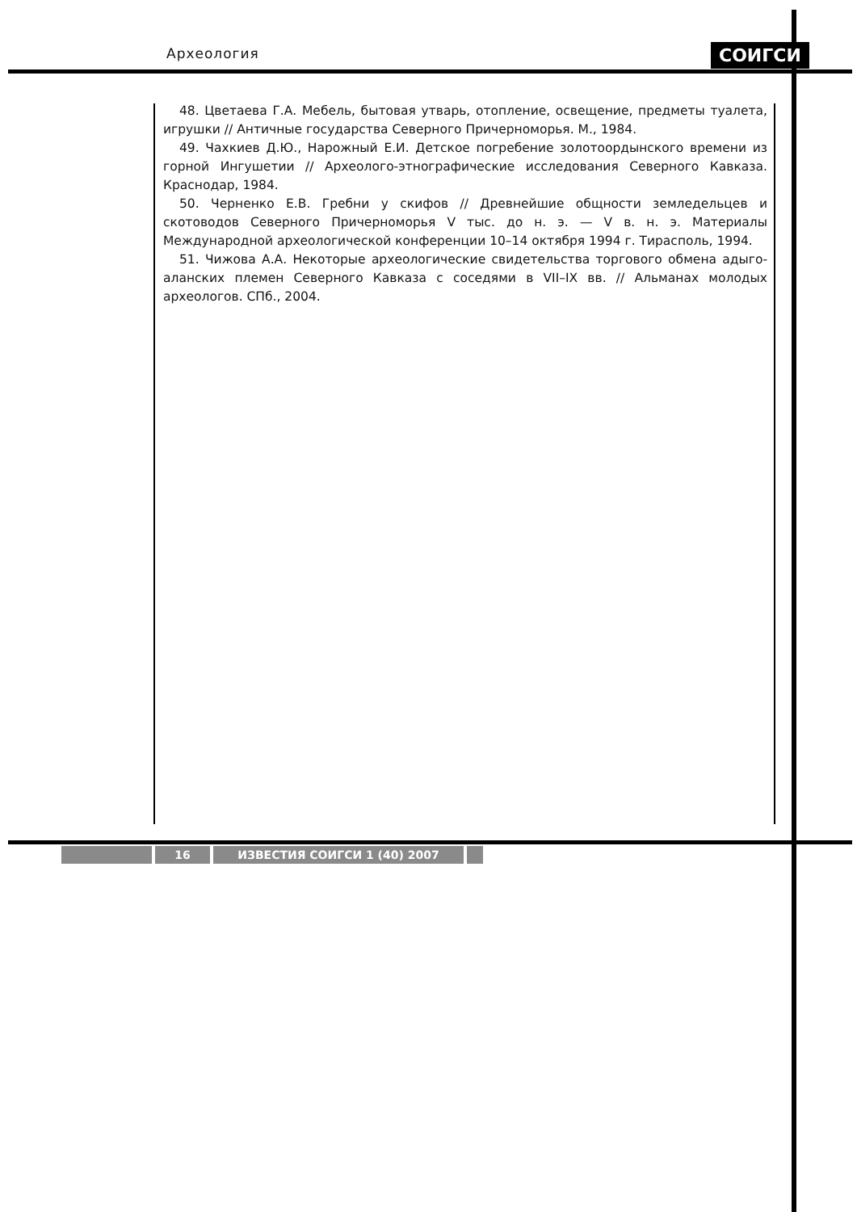Археология СОИГСИ
48. Цветаева Г.А. Мебель, бытовая утварь, отопление, освещение, предметы туалета, игрушки // Античные государства Северного Причерноморья. М., 1984.
49. Чахкиев Д.Ю., Нарожный Е.И. Детское погребение золотоордынского времени из горной Ингушетии // Археолого-этнографические исследования Северного Кавказа. Краснодар, 1984.
50. Черненко Е.В. Гребни у скифов // Древнейшие общности земледельцев и скотоводов Северного Причерноморья V тыс. до н. э. — V в. н. э. Материалы Международной архео­логической конференции 10–14 октября 1994 г. Тирасполь, 1994.
51. Чижова А.А. Некоторые археологические свидетельства торгового обмена адыго-алан­ских племен Северного Кавказа с соседями в VII–IX вв. // Альманах молодых археологов. СПб., 2004.
16 ИЗВЕСТИЯ СОИГСИ 1 (40) 2007